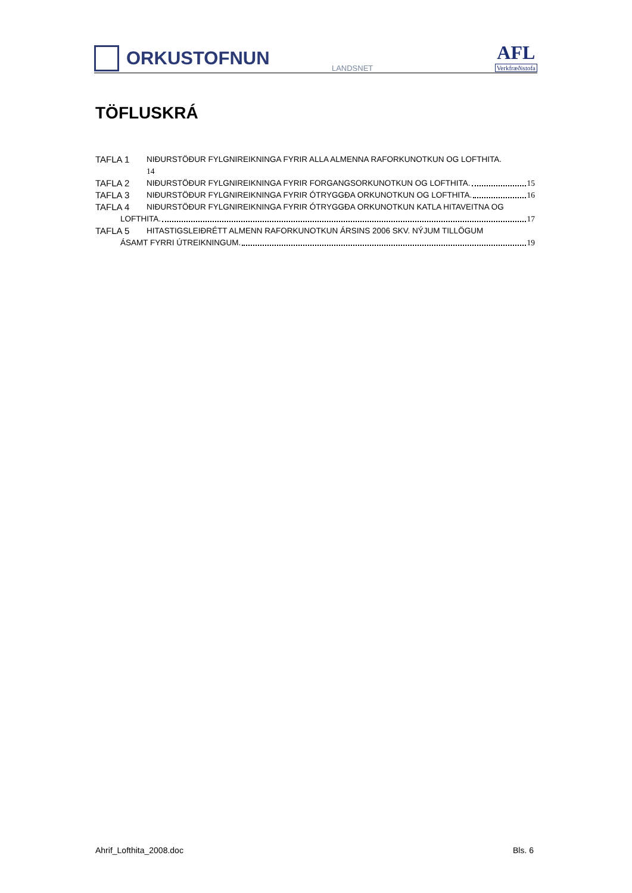ORKUSTOFNUN
LANDSNET
AFL
Verkfræðistofa
TÖFLUSKRÁ
TAFLA 1 NIÐURSTÖÐUR FYLGNIREIKNINGA FYRIR ALLA ALMENNA RAFORKUNOTKUN OG LOFTHITA.
14
TAFLA 2 NIÐURSTÖÐUR FYLGNIREIKNINGA FYRIR FORGANGSORKUNOTKUN OG LOFTHITA. 15
TAFLA 3 NIÐURSTÖÐUR FYLGNIREIKNINGA FYRIR ÓTRYGGÐA ORKUNOTKUN OG LOFTHITA. 16
TAFLA 4 NIÐURSTÖÐUR FYLGNIREIKNINGA FYRIR ÓTRYGGÐA ORKUNOTKUN KATLA HITAVEITNA OG
LOFTHITA. 17
TAFLA 5 HITASTIGSLEIÐRÉTT ALMENN RAFORKUNOTKUN ÁRSINS 2006 SKV. NÝJUM TILLÖGUM
ÁSAMT FYRRI ÚTREIKNINGUM. 19
Ahrif_Lofthita_2008.doc Bls. 6